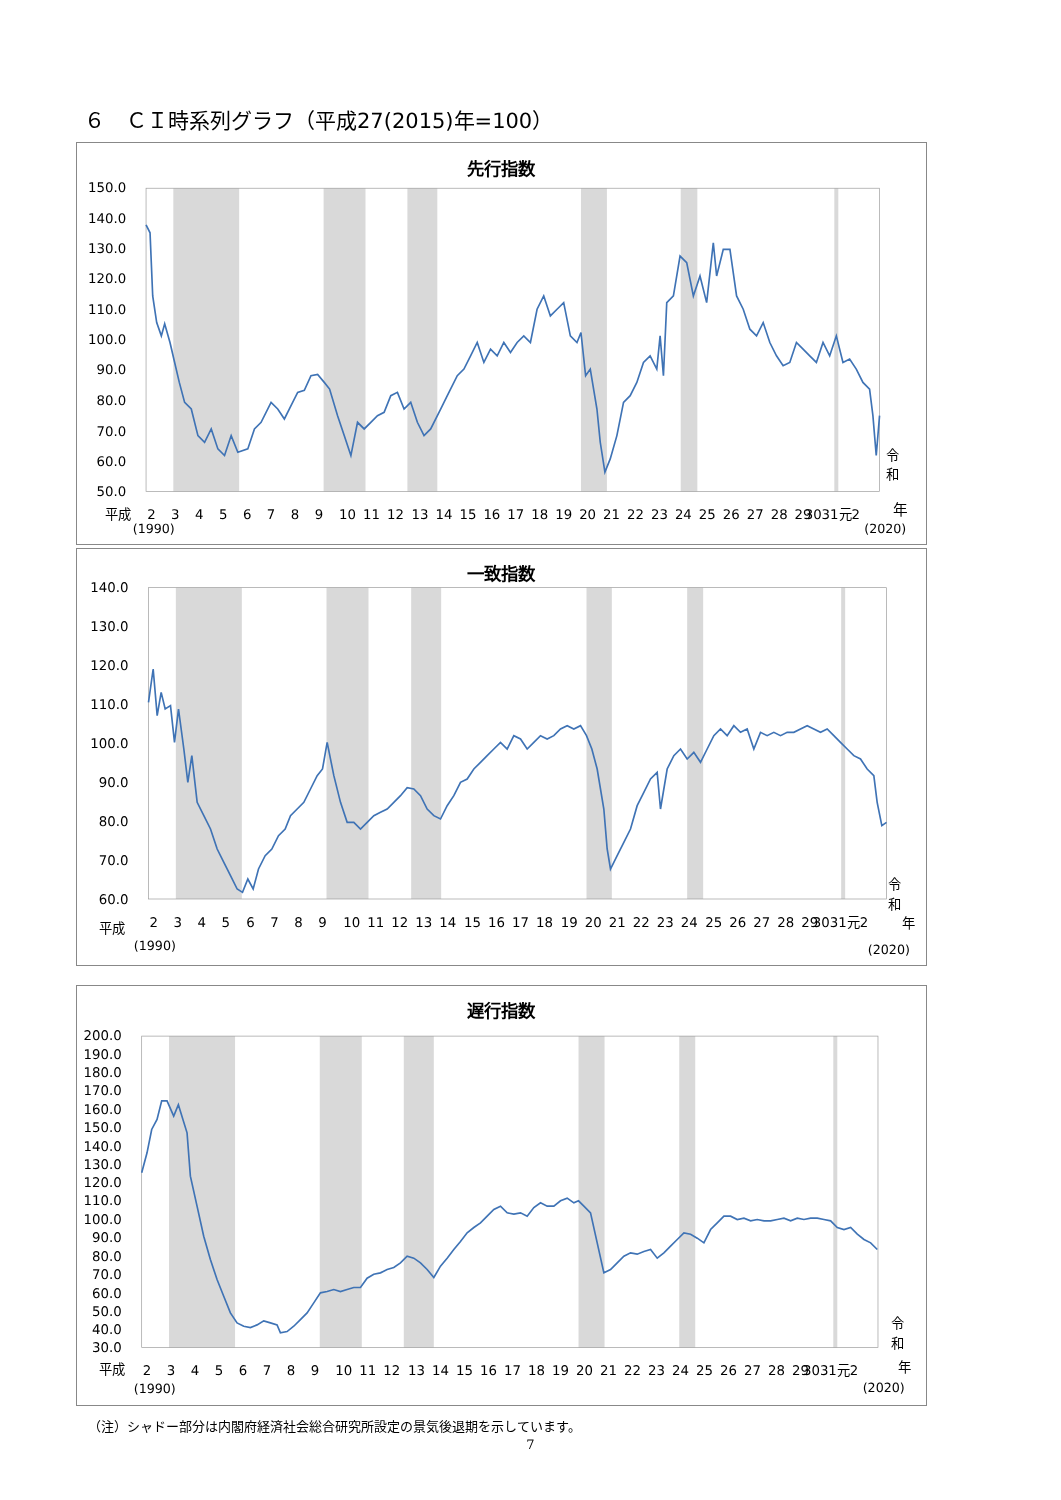６　ＣＩ時系列グラフ（平成27(2015)年=100）
先行指数
150.0
140.0
130.0
120.0
110.0
100.0
90.0
80.0
70.0
60.0
50.0
2
3
4
5
6
7
8
9
10
11
12
13
14
15
16
17
18
19
20
21
22
23
24
25
26
27
28
29
3031元2
平成
(1990)
(2020)
令
和
年
一致指数
140.0
130.0
120.0
110.0
100.0
90.0
80.0
70.0
60.0
2
3
4
5
6
7
8
9
10
11
12
13
14
15
16
17
18
19
20
21
22
23
24
25
26
27
28
29
3031元2
平成
(1990)
(2020)
令
和
年
遅行指数
200.0
190.0
180.0
170.0
160.0
150.0
140.0
130.0
120.0
110.0
100.0
90.0
80.0
70.0
60.0
50.0
40.0
30.0
2
3
4
5
6
7
8
9
10
11
12
13
14
15
16
17
18
19
20
21
22
23
24
25
26
27
28
29
3031元2
平成
(1990)
(2020)
令
和
年
（注）シャドー部分は内閣府経済社会総合研究所設定の景気後退期を示しています。
7